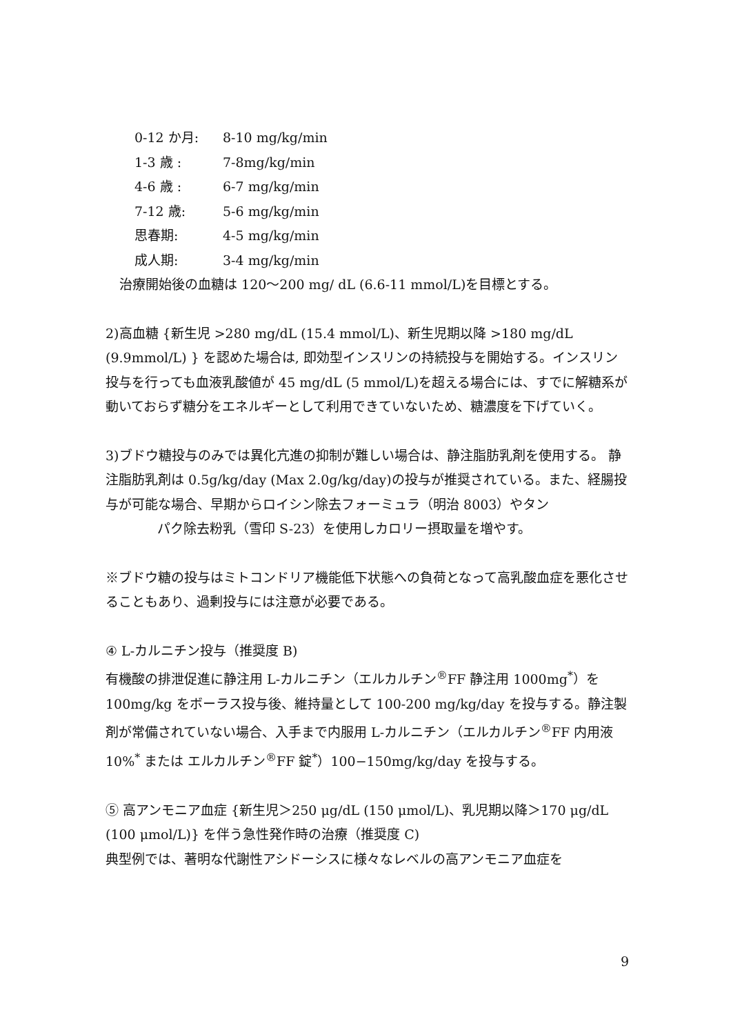0-12 か月: 8-10 mg/kg/min
1-3 歳 : 7-8mg/kg/min
4-6 歳 : 6-7 mg/kg/min
7-12 歳: 5-6 mg/kg/min
思春期: 4-5 mg/kg/min
成人期: 3-4 mg/kg/min
治療開始後の血糖は 120～200 mg/ dL (6.6-11 mmol/L)を目標とする。
2)高血糖 {新生児 >280 mg/dL (15.4 mmol/L)、新生児期以降 >180 mg/dL (9.9mmol/L) } を認めた場合は, 即効型インスリンの持続投与を開始する。インスリン投与を行っても血液乳酸値が 45 mg/dL (5 mmol/L)を超える場合には、すでに解糖系が動いておらず糖分をエネルギーとして利用できていないため、糖濃度を下げていく。
3)ブドウ糖投与のみでは異化亢進の抑制が難しい場合は、静注脂肪乳剤を使用する。 静注脂肪乳剤は 0.5g/kg/day (Max 2.0g/kg/day)の投与が推奨されている。また、経腸投与が可能な場合、早期からロイシン除去フォーミュラ（明治 8003）やタン
パク除去粉乳（雪印 S-23）を使用しカロリー摂取量を増やす。
※ブドウ糖の投与はミトコンドリア機能低下状態への負荷となって高乳酸血症を悪化させることもあり、過剰投与には注意が必要である。
④ L-カルニチン投与（推奨度 B)
有機酸の排泄促進に静注用 L-カルニチン（エルカルチン<sup>®</sup>FF 静注用 1000mg<sup>*</sup>）を 100mg/kg をボーラス投与後、維持量として 100-200 mg/kg/day を投与する。静注製剤が常備されていない場合、入手まで内服用 L-カルニチン（エルカルチン<sup>®</sup>FF 内用液 10%<sup>*</sup> または エルカルチン<sup>®</sup>FF 錠<sup>*</sup>）100−150mg/kg/day を投与する。
⑤ 高アンモニア血症 {新生児＞250 μg/dL (150 μmol/L)、乳児期以降＞170 μg/dL (100 μmol/L)} を伴う急性発作時の治療（推奨度 C)
典型例では、著明な代謝性アシドーシスに様々なレベルの高アンモニア血症を
9